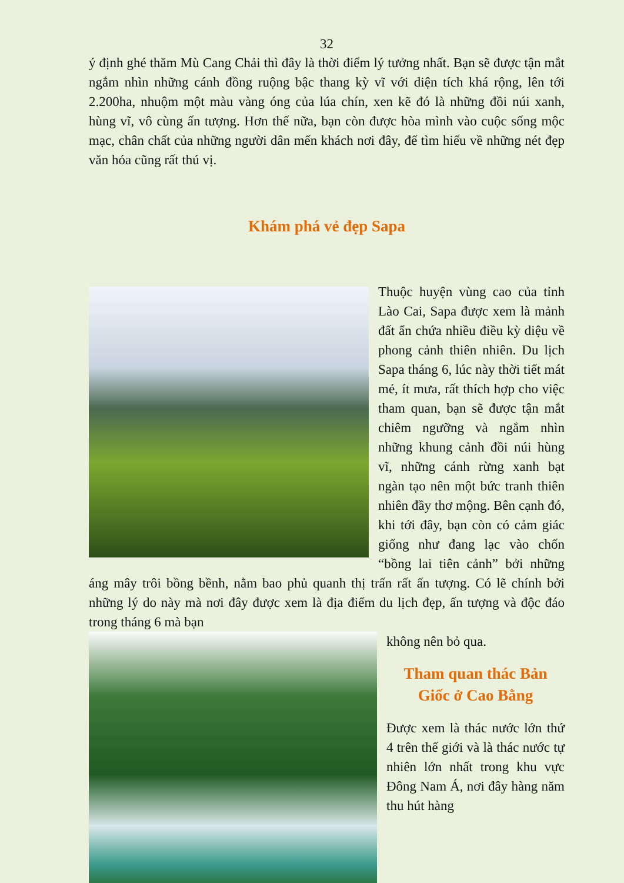32
ý định ghé thăm Mù Cang Chải thì đây là thời điểm lý tưởng nhất. Bạn sẽ được tận mắt ngắm nhìn những cánh đồng ruộng bậc thang kỳ vĩ với diện tích khá rộng, lên tới 2.200ha, nhuộm một màu vàng óng của lúa chín, xen kẽ đó là những đồi núi xanh, hùng vĩ, vô cùng ấn tượng. Hơn thế nữa, bạn còn được hòa mình vào cuộc sống mộc mạc, chân chất của những người dân mến khách nơi đây, để tìm hiểu về những nét đẹp văn hóa cũng rất thú vị.
Khám phá vẻ đẹp Sapa
Thuộc huyện vùng cao của tỉnh Lào Cai, Sapa được xem là mảnh đất ẩn chứa nhiều điều kỳ diệu về phong cảnh thiên nhiên. Du lịch Sapa tháng 6, lúc này thời tiết mát mẻ, ít mưa, rất thích hợp cho việc tham quan, bạn sẽ được tận mắt chiêm ngưỡng và ngắm nhìn những khung cảnh đồi núi hùng vĩ, những cánh rừng xanh bạt ngàn tạo nên một bức tranh thiên nhiên đầy thơ mộng. Bên cạnh đó, khi tới đây, bạn còn có cảm giác giống như đang lạc vào chốn “bồng lai tiên cảnh” bởi những áng mây trôi bồng bềnh, nằm bao phủ quanh thị trấn rất ấn tượng. Có lẽ chính bởi những lý do này mà nơi đây được xem là địa điểm du lịch đẹp, ấn tượng và độc đáo trong tháng 6 mà bạn
không nên bỏ qua.
Tham quan thác Bản Giốc ở Cao Bằng
Được xem là thác nước lớn thứ 4 trên thế giới và là thác nước tự nhiên lớn nhất trong khu vực Đông Nam Á, nơi đây hàng năm thu hút hàng